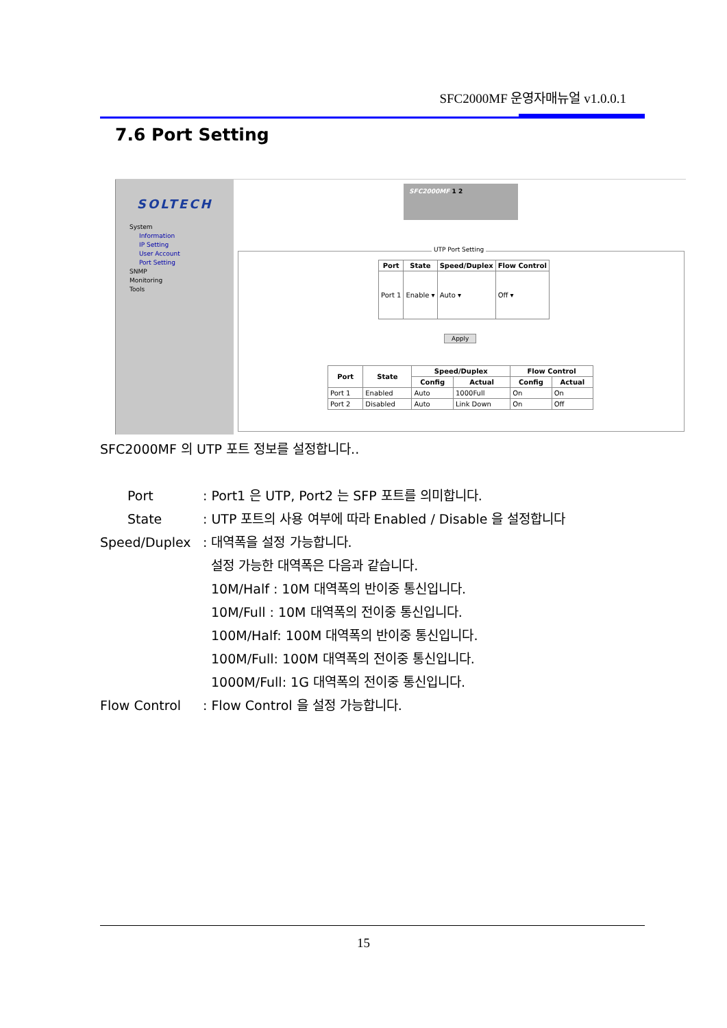SFC2000MF 운영자매뉴얼 v1.0.0.1
7.6 Port Setting
SOLTECH
System
Information
IP Setting
User Account
Port Setting
SNMP
Monitoring
Tools
SFC2000MF 1 2
UTP Port Setting
| Port | State | Speed/Duplex | Flow Control |
| --- | --- | --- | --- |
| Port 1 | Enable ▾ | Auto ▾ | Off ▾ |
Apply
| Port | State | Speed/Duplex | | Flow Control | |
| --- | --- | --- | --- | --- | --- |
| | | Config | Actual | Config | Actual |
| Port 1 | Enabled | Auto | 1000Full | On | On |
| Port 2 | Disabled | Auto | Link Down | On | Off |
SFC2000MF 의 UTP 포트 정보를 설정합니다..
Port: Port1 은 UTP, Port2 는 SFP 포트를 의미합니다.
State: UTP 포트의 사용 여부에 따라 Enabled / Disable 을 설정합니다
Speed/Duplex: 대역폭을 설정 가능합니다.
설정 가능한 대역폭은 다음과 같습니다.
10M/Half : 10M 대역폭의 반이중 통신입니다.
10M/Full : 10M 대역폭의 전이중 통신입니다.
100M/Half: 100M 대역폭의 반이중 통신입니다.
100M/Full: 100M 대역폭의 전이중 통신입니다.
1000M/Full: 1G 대역폭의 전이중 통신입니다.
Flow Control: Flow Control 을 설정 가능합니다.
15